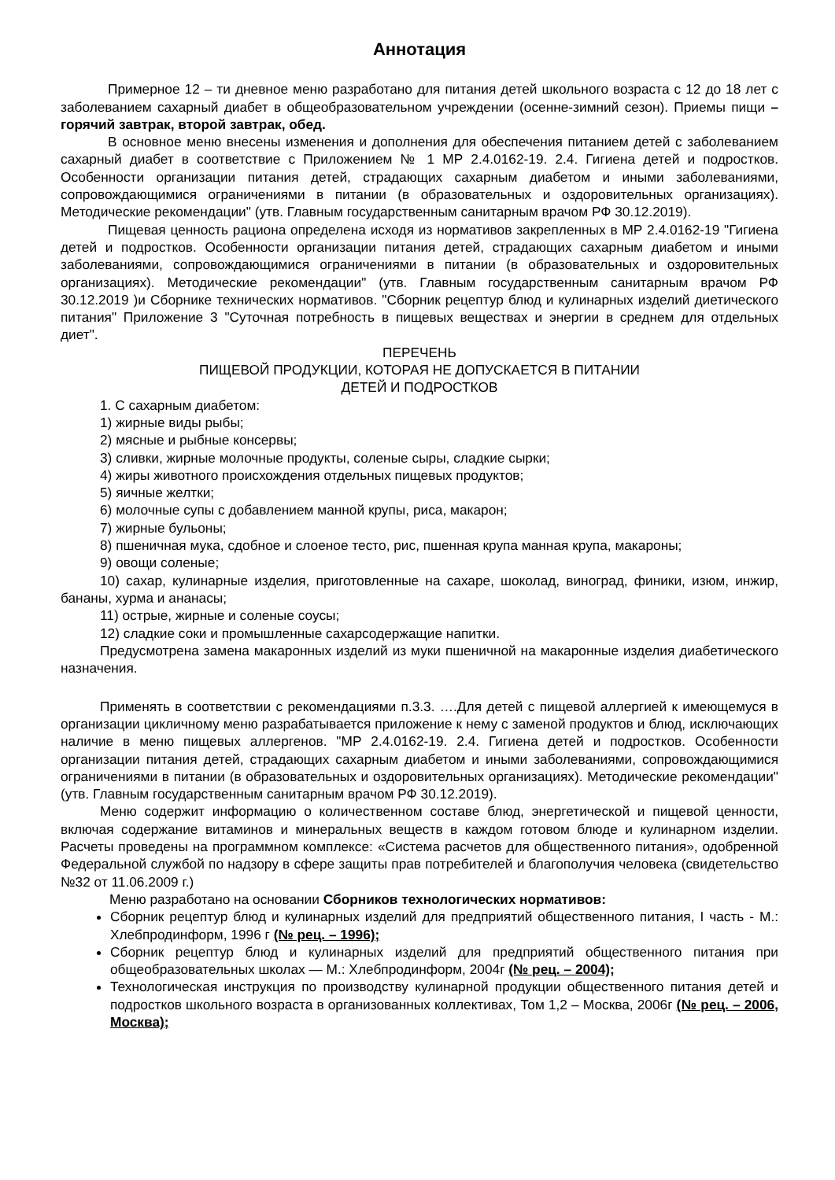Аннотация
Примерное 12 – ти дневное меню разработано для питания детей школьного возраста с 12 до 18 лет с заболеванием сахарный диабет в общеобразовательном учреждении (осенне-зимний сезон). Приемы пищи – горячий завтрак, второй завтрак, обед.
В основное меню внесены изменения и дополнения для обеспечения питанием детей с заболеванием сахарный диабет в соответствие с Приложением № 1 МР 2.4.0162-19. 2.4. Гигиена детей и подростков. Особенности организации питания детей, страдающих сахарным диабетом и иными заболеваниями, сопровождающимися ограничениями в питании (в образовательных и оздоровительных организациях). Методические рекомендации" (утв. Главным государственным санитарным врачом РФ 30.12.2019).
Пищевая ценность рациона определена исходя из нормативов закрепленных в МР 2.4.0162-19 "Гигиена детей и подростков. Особенности организации питания детей, страдающих сахарным диабетом и иными заболеваниями, сопровождающимися ограничениями в питании (в образовательных и оздоровительных организациях). Методические рекомендации" (утв. Главным государственным санитарным врачом РФ 30.12.2019 )и Сборнике технических нормативов. "Сборник рецептур блюд и кулинарных изделий диетического питания" Приложение 3 "Суточная потребность в пищевых веществах и энергии в среднем для отдельных диет".
ПЕРЕЧЕНЬ
ПИЩЕВОЙ ПРОДУКЦИИ, КОТОРАЯ НЕ ДОПУСКАЕТСЯ В ПИТАНИИ
ДЕТЕЙ И ПОДРОСТКОВ
1. С сахарным диабетом:
1) жирные виды рыбы;
2) мясные и рыбные консервы;
3) сливки, жирные молочные продукты, соленые сыры, сладкие сырки;
4) жиры животного происхождения отдельных пищевых продуктов;
5) яичные желтки;
6) молочные супы с добавлением манной крупы, риса, макарон;
7) жирные бульоны;
8) пшеничная мука, сдобное и слоеное тесто, рис, пшенная крупа манная крупа, макароны;
9) овощи соленые;
10) сахар, кулинарные изделия, приготовленные на сахаре, шоколад, виноград, финики, изюм, инжир, бананы, хурма и ананасы;
11) острые, жирные и соленые соусы;
12) сладкие соки и промышленные сахарсодержащие напитки.
Предусмотрена замена макаронных изделий из муки пшеничной на макаронные изделия диабетического назначения.
Применять в соответствии с рекомендациями п.3.3. ….Для детей с пищевой аллергией к имеющемуся в организации цикличному меню разрабатывается приложение к нему с заменой продуктов и блюд, исключающих наличие в меню пищевых аллергенов. "МР 2.4.0162-19. 2.4. Гигиена детей и подростков. Особенности организации питания детей, страдающих сахарным диабетом и иными заболеваниями, сопровождающимися ограничениями в питании (в образовательных и оздоровительных организациях). Методические рекомендации" (утв. Главным государственным санитарным врачом РФ 30.12.2019).
Меню содержит информацию о количественном составе блюд, энергетической и пищевой ценности, включая содержание витаминов и минеральных веществ в каждом готовом блюде и кулинарном изделии. Расчеты проведены на программном комплексе: «Система расчетов для общественного питания», одобренной Федеральной службой по надзору в сфере защиты прав потребителей и благополучия человека (свидетельство №32 от 11.06.2009 г.)
Меню разработано на основании Сборников технологических нормативов:
Сборник рецептур блюд и кулинарных изделий для предприятий общественного питания, I часть - М.: Хлебпродинформ, 1996 г (№ рец. – 1996);
Сборник рецептур блюд и кулинарных изделий для предприятий общественного питания при общеобразовательных школах — М.: Хлебпродинформ, 2004г (№ рец. – 2004);
Технологическая инструкция по производству кулинарной продукции общественного питания детей и подростков школьного возраста в организованных коллективах, Том 1,2 – Москва, 2006г (№ рец. – 2006, Москва);